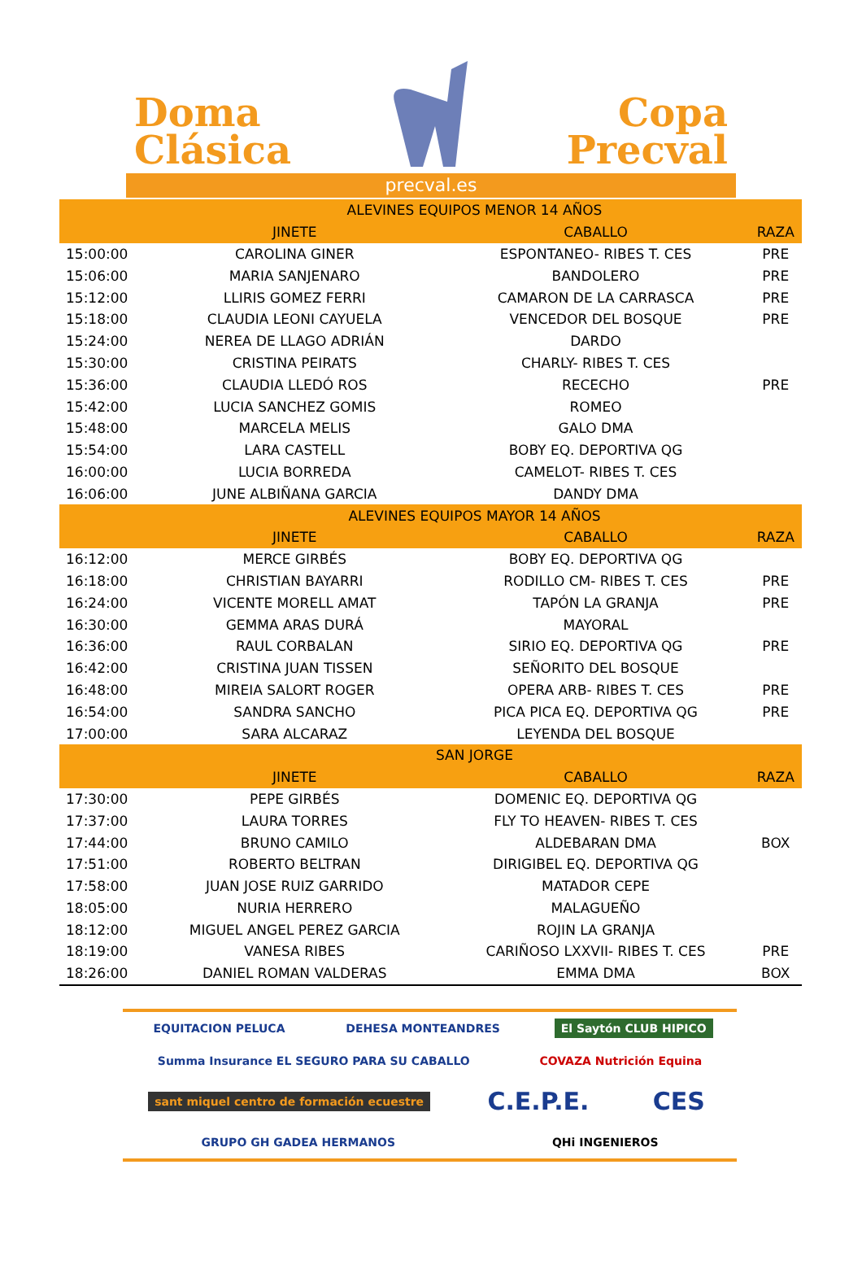Doma
Clásica
Copa
Precval
precval.es
| | ALEVINES EQUIPOS MENOR 14 AÑOS | | |
| --- | --- | --- | --- |
| | JINETE | CABALLO | RAZA |
| 15:00:00 | CAROLINA GINER | ESPONTANEO- RIBES T. CES | PRE |
| 15:06:00 | MARIA SANJENARO | BANDOLERO | PRE |
| 15:12:00 | LLIRIS GOMEZ FERRI | CAMARON DE LA CARRASCA | PRE |
| 15:18:00 | CLAUDIA LEONI CAYUELA | VENCEDOR DEL BOSQUE | PRE |
| 15:24:00 | NEREA DE LLAGO ADRIÁN | DARDO | |
| 15:30:00 | CRISTINA PEIRATS | CHARLY- RIBES T. CES | |
| 15:36:00 | CLAUDIA LLEDÓ ROS | RECECHO | PRE |
| 15:42:00 | LUCIA SANCHEZ GOMIS | ROMEO | |
| 15:48:00 | MARCELA MELIS | GALO DMA | |
| 15:54:00 | LARA CASTELL | BOBY EQ. DEPORTIVA QG | |
| 16:00:00 | LUCIA BORREDA | CAMELOT- RIBES T. CES | |
| 16:06:00 | JUNE ALBIÑANA GARCIA | DANDY DMA | |
| | ALEVINES EQUIPOS MAYOR 14 AÑOS | | |
| | JINETE | CABALLO | RAZA |
| 16:12:00 | MERCE GIRBÉS | BOBY EQ. DEPORTIVA QG | |
| 16:18:00 | CHRISTIAN BAYARRI | RODILLO CM- RIBES T. CES | PRE |
| 16:24:00 | VICENTE MORELL AMAT | TAPÓN LA GRANJA | PRE |
| 16:30:00 | GEMMA ARAS DURÁ | MAYORAL | |
| 16:36:00 | RAUL CORBALAN | SIRIO EQ. DEPORTIVA QG | PRE |
| 16:42:00 | CRISTINA JUAN TISSEN | SEÑORITO DEL BOSQUE | |
| 16:48:00 | MIREIA SALORT ROGER | OPERA ARB- RIBES T. CES | PRE |
| 16:54:00 | SANDRA SANCHO | PICA PICA EQ. DEPORTIVA QG | PRE |
| 17:00:00 | SARA ALCARAZ | LEYENDA DEL BOSQUE | |
| | SAN JORGE | | |
| | JINETE | CABALLO | RAZA |
| 17:30:00 | PEPE GIRBÉS | DOMENIC EQ. DEPORTIVA QG | |
| 17:37:00 | LAURA TORRES | FLY TO HEAVEN- RIBES T. CES | |
| 17:44:00 | BRUNO CAMILO | ALDEBARAN DMA | BOX |
| 17:51:00 | ROBERTO BELTRAN | DIRIGIBEL EQ. DEPORTIVA QG | |
| 17:58:00 | JUAN JOSE RUIZ GARRIDO | MATADOR CEPE | |
| 18:05:00 | NURIA HERRERO | MALAGUEÑO | |
| 18:12:00 | MIGUEL ANGEL PEREZ GARCIA | ROJIN LA GRANJA | |
| 18:19:00 | VANESA RIBES | CARIÑOSO LXXVII- RIBES T. CES | PRE |
| 18:26:00 | DANIEL ROMAN VALDERAS | EMMA DMA | BOX |
EQUITACION PELUCA DEHESA MONTEANDRES El Saytón CLUB HIPICO Summa Insurance EL SEGURO PARA SU CABALLO COVAZA Nutrición Equina sant miquel centro de formación ecuestre C.E.P.E. CES GRUPO GH GADEA HERMANOS QHi INGENIEROS